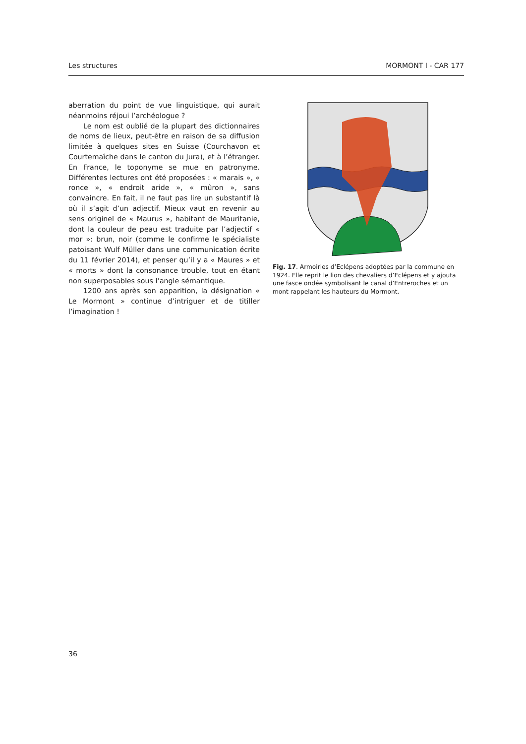Les structures MORMONT I - CAR 177
aberration du point de vue linguistique, qui aurait néanmoins réjoui l’archéologue ?
Le nom est oublié de la plupart des dictionnaires de noms de lieux, peut-être en raison de sa diffusion limitée à quelques sites en Suisse (Courchavon et Courtemaîche dans le canton du Jura), et à l’étranger. En France, le toponyme se mue en patronyme. Différentes lectures ont été proposées : « marais », « ronce », « endroit aride », « mûron », sans convaincre. En fait, il ne faut pas lire un substantif là où il s’agit d’un adjectif. Mieux vaut en revenir au sens originel de « Maurus », habitant de Mauritanie, dont la couleur de peau est traduite par l’adjectif « mor »: brun, noir (comme le confirme le spécialiste patoisant Wulf Müller dans une communication écrite du 11 février 2014), et penser qu’il y a « Maures » et « morts » dont la consonance trouble, tout en étant non superposables sous l’angle sémantique.
1200 ans après son apparition, la désignation « Le Mormont » continue d’intriguer et de titiller l’imagination !
Fig. 17. Armoiries d’Eclépens adoptées par la commune en 1924. Elle reprit le lion des chevaliers d’Eclépens et y ajouta une fasce ondée symbolisant le canal d’Entreroches et un mont rappelant les hauteurs du Mormont.
36